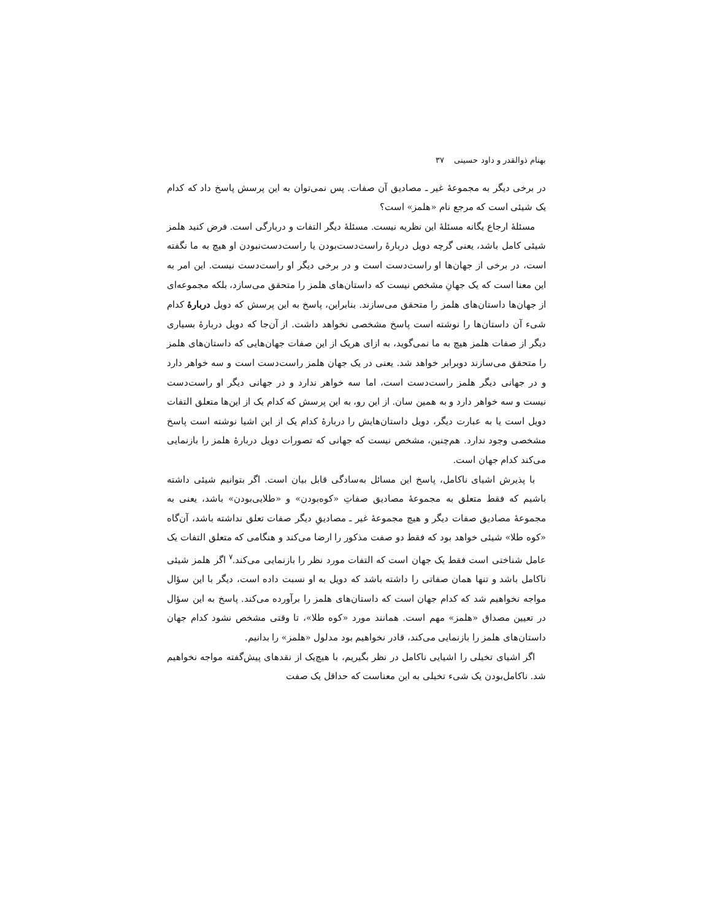بهنام ذوالقدر و داود حسینی ۳۷
در برخی دیگر به مجموعهٔ غیر ـ مصادیق آن صفات. پس نمی‌توان به این پرسش پاسخ داد که کدام یک شیئی است که مرجع نام «هلمز» است؟
مسئلهٔ ارجاع یگانه مسئلهٔ این نظریه نیست. مسئلهٔ دیگر التفات و دربارگی است. فرض کنید هلمز شیئی کامل باشد، یعنی گرچه دویل دربارهٔ راست‌دست‌بودن یا راست‌دست‌نبودن او هیچ به ما نگفته است، در برخی از جهان‌ها او راست‌دست است و در برخی دیگر او راست‌دست نیست. این امر به این معنا است که یک جهانِ مشخص نیست که داستان‌های هلمز را متحقق می‌سازد، بلکه مجموعه‌ای از جهان‌ها داستان‌های هلمز را متحقق می‌سازند. بنابراین، پاسخ به این پرسش که دویل دربارهٔ کدام شیء آن داستان‌ها را نوشته است پاسخ مشخصی نخواهد داشت. از آن‌جا که دویل دربارهٔ بسیاری دیگر از صفات هلمز هیچ به ما نمی‌گوید، به ازای هریک از این صفات جهان‌هایی که داستان‌های هلمز را متحقق می‌سازند دوبرابر خواهد شد. یعنی در یک جهان هلمز راست‌دست است و سه خواهر دارد و در جهانی دیگر هلمز راست‌دست است، اما سه خواهر ندارد و در جهانی دیگر او راست‌دست نیست و سه خواهر دارد و به همین سان. از این رو، به این پرسش که کدام یک از این‌ها متعلق التفات دویل است یا به عبارت دیگر، دویل داستان‌هایش را دربارهٔ کدام یک از این اشیا نوشته است پاسخ مشخصی وجود ندارد. هم‌چنین، مشخص نیست که جهانی که تصورات دویل دربارهٔ هلمز را بازنمایی می‌کند کدام جهان است.
با پذیرش اشیای ناکامل، پاسخ این مسائل به‌سادگی قابل بیان است. اگر بتوانیم شیئی داشته باشیم که فقط متعلق به مجموعهٔ مصادیق صفاتِ «کوه‌بودن» و «طلایی‌بودن» باشد، یعنی به مجموعهٔ مصادیق صفات دیگر و هیچ مجموعهٔ غیر ـ مصادیقِ دیگر صفات تعلق نداشته باشد، آن‌گاه «کوه طلا» شیئی خواهد بود که فقط دو صفت مذکور را ارضا می‌کند و هنگامی که متعلق التفات یک عامل شناختی است فقط یک جهان است که التفات مورد نظر را بازنمایی می‌کند.<sup>۷</sup> اگر هلمز شیئی ناکامل باشد و تنها همان صفاتی را داشته باشد که دویل به او نسبت داده است، دیگر با این سؤال مواجه نخواهیم شد که کدام جهان است که داستان‌های هلمز را برآورده می‌کند. پاسخ به این سؤال در تعیین مصداق «هلمز» مهم است. همانند مورد «کوه طلا»، تا وقتی مشخص نشود کدام جهان داستان‌های هلمز را بازنمایی می‌کند، قادر نخواهیم بود مدلول «هلمز» را بدانیم.
اگر اشیای تخیلی را اشیایی ناکامل در نظر بگیریم، با هیچ‌یک از نقدهای پیش‌گفته مواجه نخواهیم شد. ناکامل‌بودن یک شیء تخیلی به این معناست که حداقل یک صفت